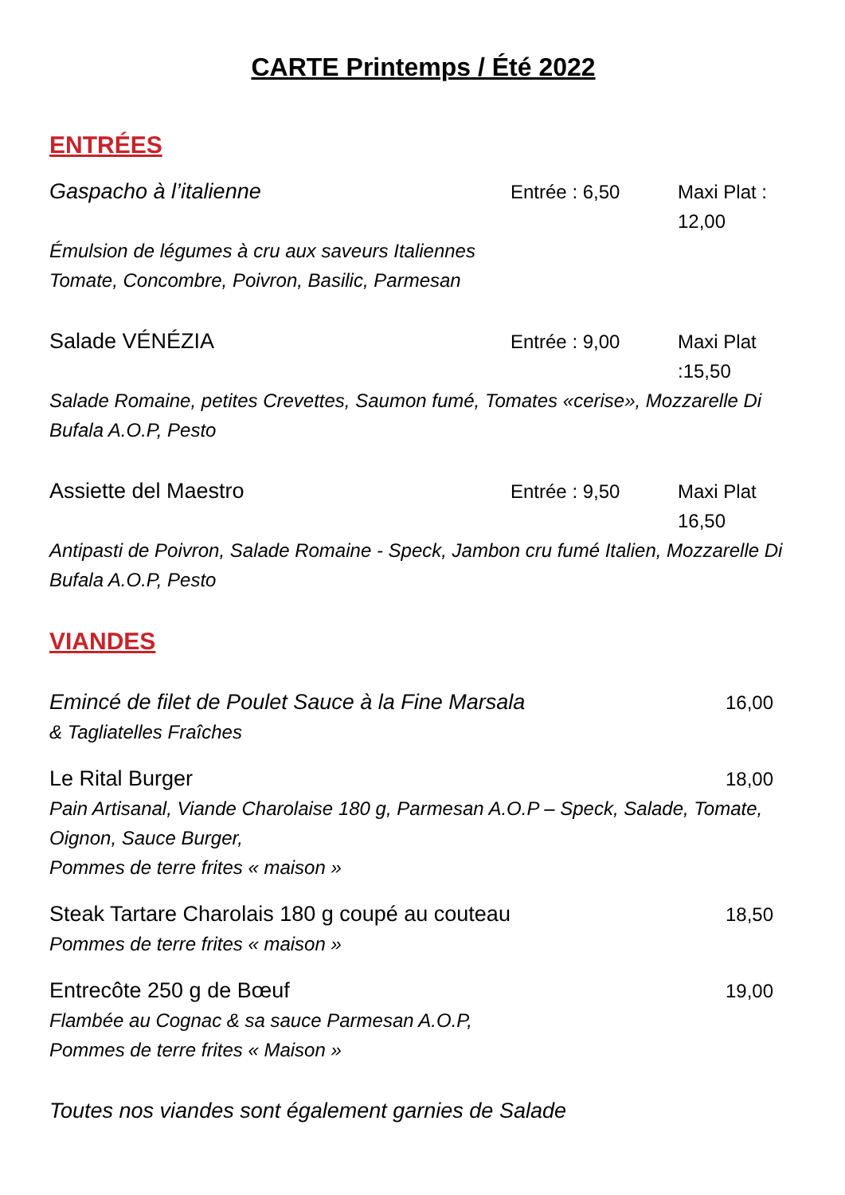CARTE Printemps / Été 2022
ENTRÉES
Gaspacho à l’italienne Entrée : 6,50 Maxi Plat : 12,00
Émulsion de légumes à cru aux saveurs Italiennes
Tomate, Concombre, Poivron, Basilic, Parmesan
Salade VÉNÉZIA Entrée : 9,00 Maxi Plat :15,50
Salade Romaine, petites Crevettes, Saumon fumé, Tomates «cerise», Mozzarelle Di Bufala A.O.P, Pesto
Assiette del Maestro Entrée : 9,50 Maxi Plat 16,50
Antipasti de Poivron, Salade Romaine - Speck, Jambon cru fumé Italien, Mozzarelle Di Bufala A.O.P, Pesto
VIANDES
Emincé de filet de Poulet Sauce à la Fine Marsala 16,00
& Tagliatelles Fraîches
Le Rital Burger 18,00
Pain Artisanal, Viande Charolaise 180 g, Parmesan A.O.P – Speck, Salade, Tomate, Oignon, Sauce Burger,
Pommes de terre frites « maison »
Steak Tartare Charolais 180 g coupé au couteau 18,50
Pommes de terre frites « maison »
Entrecôte 250 g de Bœuf 19,00
Flambée au Cognac & sa sauce Parmesan A.O.P,
Pommes de terre frites « Maison »
Toutes nos viandes sont également garnies de Salade